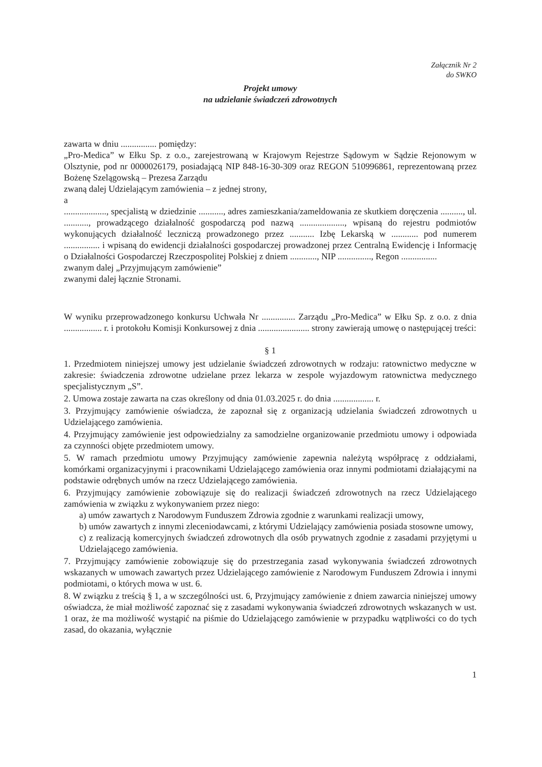Załącznik Nr 2
do SWKO
Projekt umowy
na udzielanie świadczeń zdrowotnych
zawarta w dniu ................ pomiędzy:
„Pro-Medica” w Ełku Sp. z o.o., zarejestrowaną w Krajowym Rejestrze Sądowym w Sądzie Rejonowym w Olsztynie, pod nr 0000026179, posiadającą NIP 848-16-30-309 oraz REGON 510996861, reprezentowaną przez Bożenę Szelągowską – Prezesa Zarządu
zwaną dalej Udzielającym zamówienia – z jednej strony,
a
..................., specjalistą w dziedzinie ..........., adres zamieszkania/zameldowania ze skutkiem doręczenia .........., ul. ..........., prowadzącego działalność gospodarczą pod nazwą ...................., wpisaną do rejestru podmiotów wykonujących działalność leczniczą prowadzonego przez ........... Izbę Lekarską w ............ pod numerem ................ i wpisaną do ewidencji działalności gospodarczej prowadzonej przez Centralną Ewidencję i Informację o Działalności Gospodarczej Rzeczpospolitej Polskiej z dniem ............, NIP ..............., Regon ................
zwanym dalej „Przyjmującym zamówienie”
zwanymi dalej łącznie Stronami.
W wyniku przeprowadzonego konkursu Uchwała Nr ............... Zarządu „Pro-Medica” w Ełku Sp. z o.o. z dnia ................. r. i protokołu Komisji Konkursowej z dnia ....................... strony zawierają umowę o następującej treści:
§ 1
1. Przedmiotem niniejszej umowy jest udzielanie świadczeń zdrowotnych w rodzaju: ratownictwo medyczne w zakresie: świadczenia zdrowotne udzielane przez lekarza w zespole wyjazdowym ratownictwa medycznego specjalistycznym „S”.
2. Umowa zostaje zawarta na czas określony od dnia 01.03.2025 r. do dnia .................. r.
3. Przyjmujący zamówienie oświadcza, że zapoznał się z organizacją udzielania świadczeń zdrowotnych u Udzielającego zamówienia.
4. Przyjmujący zamówienie jest odpowiedzialny za samodzielne organizowanie przedmiotu umowy i odpowiada za czynności objęte przedmiotem umowy.
5. W ramach przedmiotu umowy Przyjmujący zamówienie zapewnia należytą współpracę z oddziałami, komórkami organizacyjnymi i pracownikami Udzielającego zamówienia oraz innymi podmiotami działającymi na podstawie odrębnych umów na rzecz Udzielającego zamówienia.
6. Przyjmujący zamówienie zobowiązuje się do realizacji świadczeń zdrowotnych na rzecz Udzielającego zamówienia w związku z wykonywaniem przez niego:
a) umów zawartych z Narodowym Funduszem Zdrowia zgodnie z warunkami realizacji umowy,
b) umów zawartych z innymi zleceniodawcami, z którymi Udzielający zamówienia posiada stosowne umowy,
c) z realizacją komercyjnych świadczeń zdrowotnych dla osób prywatnych zgodnie z zasadami przyjętymi u Udzielającego zamówienia.
7. Przyjmujący zamówienie zobowiązuje się do przestrzegania zasad wykonywania świadczeń zdrowotnych wskazanych w umowach zawartych przez Udzielającego zamówienie z Narodowym Funduszem Zdrowia i innymi podmiotami, o których mowa w ust. 6.
8. W związku z treścią § 1, a w szczególności ust. 6, Przyjmujący zamówienie z dniem zawarcia niniejszej umowy oświadcza, że miał możliwość zapoznać się z zasadami wykonywania świadczeń zdrowotnych wskazanych w ust. 1 oraz, że ma możliwość wystąpić na piśmie do Udzielającego zamówienie w przypadku wątpliwości co do tych zasad, do okazania, wyłącznie
1